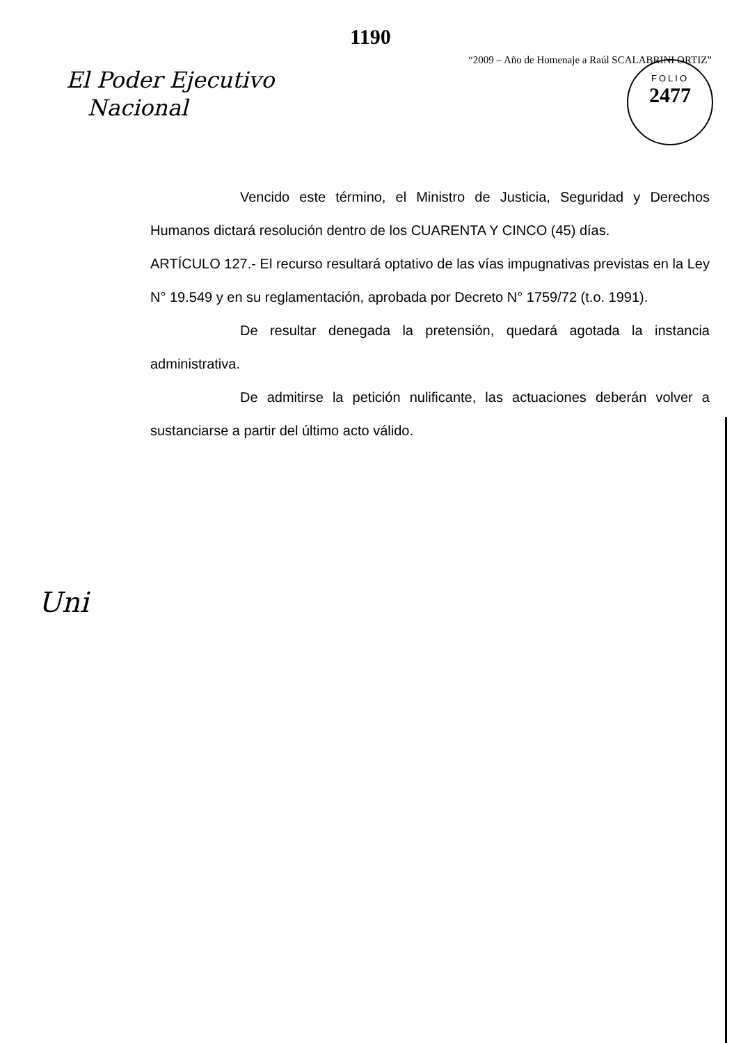1190
“2009 – Año de Homenaje a Raúl SCALABRINI ORTIZ”
El Poder Ejecutivo
Nacional
FOLIO
2477
Vencido este término, el Ministro de Justicia, Seguridad y Derechos Humanos dictará resolución dentro de los CUARENTA Y CINCO (45) días.
ARTÍCULO 127.- El recurso resultará optativo de las vías impugnativas previstas en la Ley N° 19.549 y en su reglamentación, aprobada por Decreto N° 1759/72 (t.o. 1991).
De resultar denegada la pretensión, quedará agotada la instancia administrativa.
De admitirse la petición nulificante, las actuaciones deberán volver a sustanciarse a partir del último acto válido.
Uni